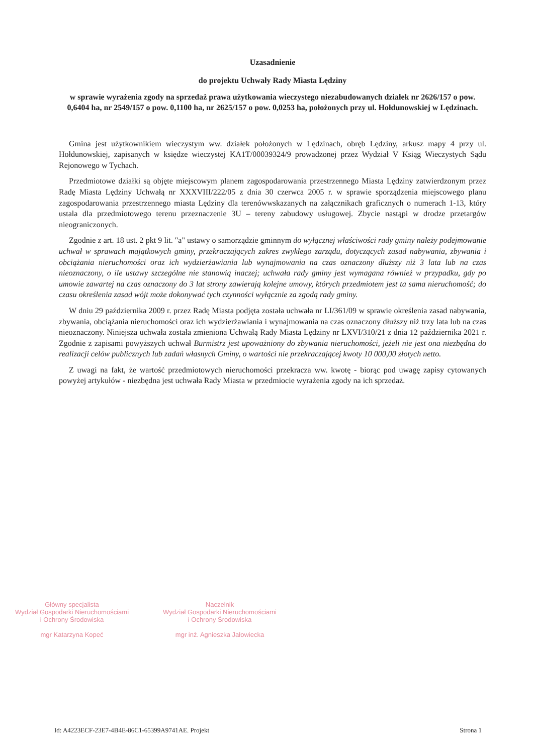Uzasadnienie
do projektu Uchwały Rady Miasta Lędziny
w sprawie wyrażenia zgody na sprzedaż prawa użytkowania wieczystego niezabudowanych działek nr 2626/157 o pow. 0,6404 ha, nr 2549/157 o pow. 0,1100 ha, nr 2625/157 o pow. 0,0253 ha, położonych przy ul. Hołdunowskiej w Lędzinach.
Gmina jest użytkownikiem wieczystym ww. działek położonych w Lędzinach, obręb Lędziny, arkusz mapy 4 przy ul. Hołdunowskiej, zapisanych w księdze wieczystej KA1T/00039324/9 prowadzonej przez Wydział V Ksiąg Wieczystych Sądu Rejonowego w Tychach.
Przedmiotowe działki są objęte miejscowym planem zagospodarowania przestrzennego Miasta Lędziny zatwierdzonym przez Radę Miasta Lędziny Uchwałą nr XXXVIII/222/05 z dnia 30 czerwca 2005 r. w sprawie sporządzenia miejscowego planu zagospodarowania przestrzennego miasta Lędziny dla terenówwskazanych na załącznikach graficznych o numerach 1-13, który ustala dla przedmiotowego terenu przeznaczenie 3U – tereny zabudowy usługowej. Zbycie nastąpi w drodze przetargów nieograniczonych.
Zgodnie z art. 18 ust. 2 pkt 9 lit. "a" ustawy o samorządzie gminnym do wyłącznej właściwości rady gminy należy podejmowanie uchwał w sprawach majątkowych gminy, przekraczających zakres zwykłego zarządu, dotyczących zasad nabywania, zbywania i obciążania nieruchomości oraz ich wydzierżawiania lub wynajmowania na czas oznaczony dłuższy niż 3 lata lub na czas nieoznaczony, o ile ustawy szczególne nie stanowią inaczej; uchwała rady gminy jest wymagana również w przypadku, gdy po umowie zawartej na czas oznaczony do 3 lat strony zawierają kolejne umowy, których przedmiotem jest ta sama nieruchomość; do czasu określenia zasad wójt może dokonywać tych czynności wyłącznie za zgodą rady gminy.
W dniu 29 października 2009 r. przez Radę Miasta podjęta została uchwała nr LI/361/09 w sprawie określenia zasad nabywania, zbywania, obciążania nieruchomości oraz ich wydzierżawiania i wynajmowania na czas oznaczony dłuższy niż trzy lata lub na czas nieoznaczony. Niniejsza uchwała została zmieniona Uchwałą Rady Miasta Lędziny nr LXVI/310/21 z dnia 12 października 2021 r. Zgodnie z zapisami powyższych uchwał Burmistrz jest upoważniony do zbywania nieruchomości, jeżeli nie jest ona niezbędna do realizacji celów publicznych lub zadań własnych Gminy, o wartości nie przekraczającej kwoty 10 000,00 złotych netto.
Z uwagi na fakt, że wartość przedmiotowych nieruchomości przekracza ww. kwotę - biorąc pod uwagę zapisy cytowanych powyżej artykułów - niezbędna jest uchwała Rady Miasta w przedmiocie wyrażenia zgody na ich sprzedaż.
Główny specjalista
Wydział Gospodarki Nieruchomościami
i Ochrony Środowiska
mgr Katarzyna Kopeć
Naczelnik
Wydział Gospodarki Nieruchomościami
i Ochrony Środowiska
mgr inż. Agnieszka Jałowiecka
Id: A4223ECF-23E7-4B4E-86C1-65399A9741AE. Projekt Strona 1